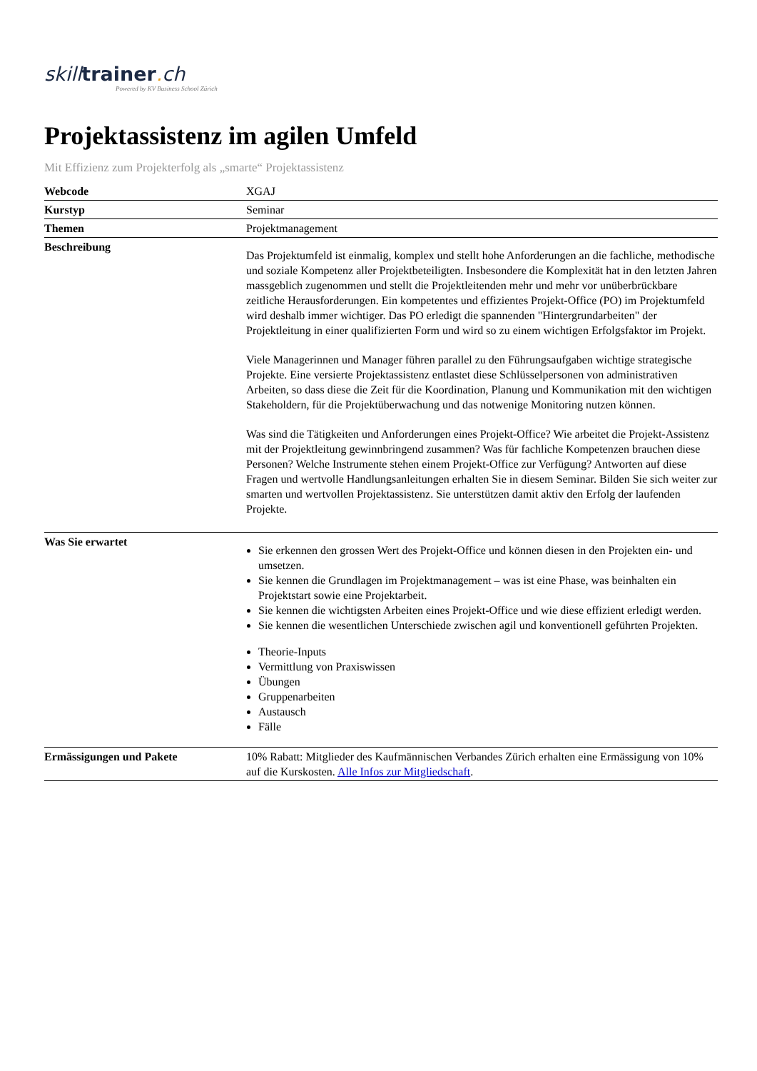skilltrainer. ch
Powered by KV Business School Zürich
Projektassistenz im agilen Umfeld
Mit Effizienz zum Projekterfolg als „smarte“ Projektassistenz
| Webcode | XGAJ |
| Kurstyp | Seminar |
| Themen | Projektmanagement |
| Beschreibung | Das Projektumfeld ist einmalig, komplex und stellt hohe Anforderungen an die fachliche, methodische und soziale Kompetenz aller Projektbeteiligten. Insbesondere die Komplexität hat in den letzten Jahren massgeblich zugenommen und stellt die Projektleitenden mehr und mehr vor unüberbrückbare zeitliche Herausforderungen. Ein kompetentes und effizientes Projekt-Office (PO) im Projektumfeld wird deshalb immer wichtiger. Das PO erledigt die spannenden "Hintergrundarbeiten" der Projektleitung in einer qualifizierten Form und wird so zu einem wichtigen Erfolgsfaktor im Projekt. Viele Managerinnen und Manager führen parallel zu den Führungsaufgaben wichtige strategische Projekte. Eine versierte Projektassistenz entlastet diese Schlüsselpersonen von administrativen Arbeiten, so dass diese die Zeit für die Koordination, Planung und Kommunikation mit den wichtigen Stakeholdern, für die Projektüberwachung und das notwenige Monitoring nutzen können. Was sind die Tätigkeiten und Anforderungen eines Projekt-Office? Wie arbeitet die Projekt-Assistenz mit der Projektleitung gewinnbringend zusammen? Was für fachliche Kompetenzen brauchen diese Personen? Welche Instrumente stehen einem Projekt-Office zur Verfügung? Antworten auf diese Fragen und wertvolle Handlungsanleitungen erhalten Sie in diesem Seminar. Bilden Sie sich weiter zur smarten und wertvollen Projektassistenz. Sie unterstützen damit aktiv den Erfolg der laufenden Projekte. |
| Was Sie erwartet | Sie erkennen den grossen Wert des Projekt-Office und können diesen in den Projekten ein- und umsetzen. Sie kennen die Grundlagen im Projektmanagement – was ist eine Phase, was beinhalten ein Projektstart sowie eine Projektarbeit. Sie kennen die wichtigsten Arbeiten eines Projekt-Office und wie diese effizient erledigt werden. Sie kennen die wesentlichen Unterschiede zwischen agil und konventionell geführten Projekten. Theorie-Inputs Vermittlung von Praxiswissen Übungen Gruppenarbeiten Austausch Fälle |
| Ermässigungen und Pakete | 10% Rabatt: Mitglieder des Kaufmännischen Verbandes Zürich erhalten eine Ermässigung von 10% auf die Kurskosten. Alle Infos zur Mitgliedschaft . |